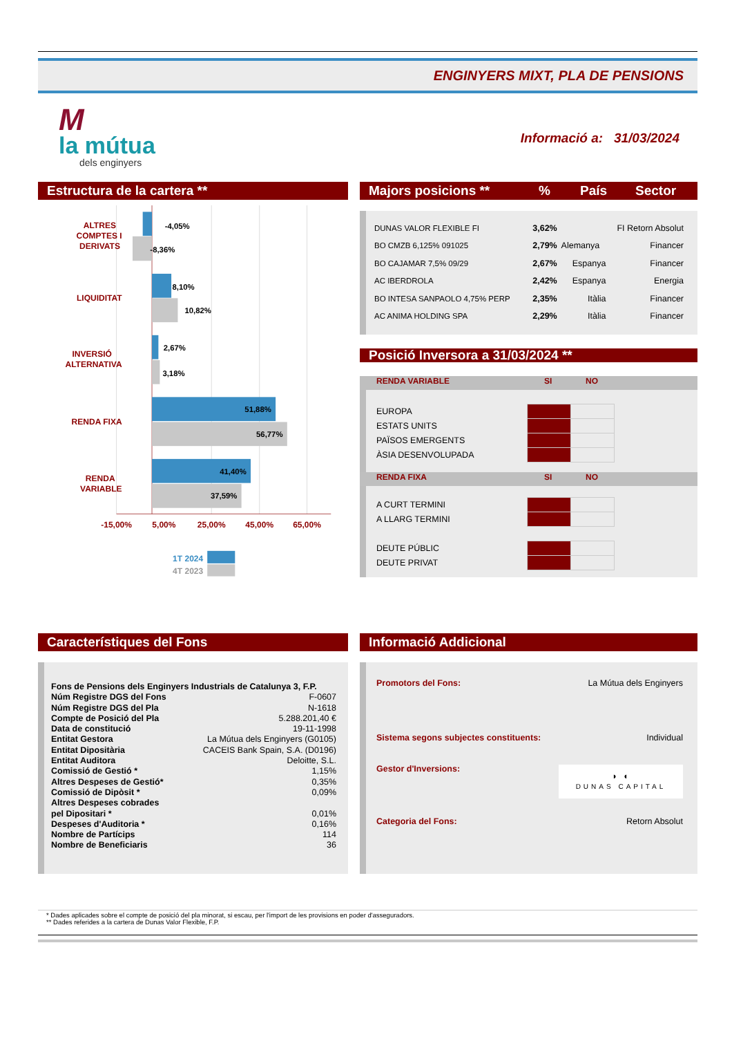ENGINYERS MIXT, PLA DE PENSIONS
M
la mútua
dels enginyers
Informació a: 31/03/2024
Estructura de la cartera **
ALTRES
COMPTES I
DERIVATS
LIQUIDITAT
INVERSIÓ
ALTERNATIVA
RENDA FIXA
RENDA
VARIABLE
-4,05%
-8,36%
8,10%
10,82%
2,67%
3,18%
51,88%
56,77%
41,40%
37,59%
-15,00%
5,00%
25,00%
45,00%
65,00%
1T 2024
4T 2023
Majors posicions **% País Sector
| DUNAS VALOR FLEXIBLE FI | 3,62% | | FI Retorn Absolut |
| BO CMZB 6,125% 091025 | 2,79% | Alemanya | Financer |
| BO CAJAMAR 7,5% 09/29 | 2,67% | Espanya | Financer |
| AC IBERDROLA | 2,42% | Espanya | Energia |
| BO INTESA SANPAOLO 4,75% PERP | 2,35% | Itàlia | Financer |
| AC ANIMA HOLDING SPA | 2,29% | Itàlia | Financer |
Posició Inversora a 31/03/2024 **
RENDA VARIABLE SI NO
| EUROPA | | |
| ESTATS UNITS | | |
| PAÏSOS EMERGENTS | | |
| ÀSIA DESENVOLUPADA | | |
RENDA FIXA SI NO
| A CURT TERMINI | | |
| A LLARG TERMINI | | |
| DEUTE PÚBLIC | | |
| DEUTE PRIVAT | | |
Característiques del Fons
| Fons de Pensions dels Enginyers Industrials de Catalunya 3, F.P. | |
| Núm Registre DGS del Fons | F-0607 |
| Núm Registre DGS del Pla | N-1618 |
| Compte de Posició del Pla | 5.288.201,40 € |
| Data de constitució | 19-11-1998 |
| Entitat Gestora | La Mútua dels Enginyers (G0105) |
| Entitat Dipositària | CACEIS Bank Spain, S.A. (D0196) |
| Entitat Auditora | Deloitte, S.L. |
| Comissió de Gestió * | 1,15% |
| Altres Despeses de Gestió* | 0,35% |
| Comissió de Dipòsit * | 0,09% |
| Altres Despeses cobrades pel Dipositari * | 0,01% |
| Despeses d'Auditoria * | 0,16% |
| Nombre de Partícips | 114 |
| Nombre de Beneficiaris | 36 |
Informació Addicional
Promotors del Fons: La Mútua dels Enginyers
Sistema segons subjectes constituents: Individual
Gestor d'Inversions: ◗ ◖
DUNAS CAPITAL
Categoria del Fons: Retorn Absolut
* Dades aplicades sobre el compte de posició del pla minorat, si escau, per l'import de les provisions en poder d'asseguradors.
** Dades referides a la cartera de Dunas Valor Flexible, F.P.